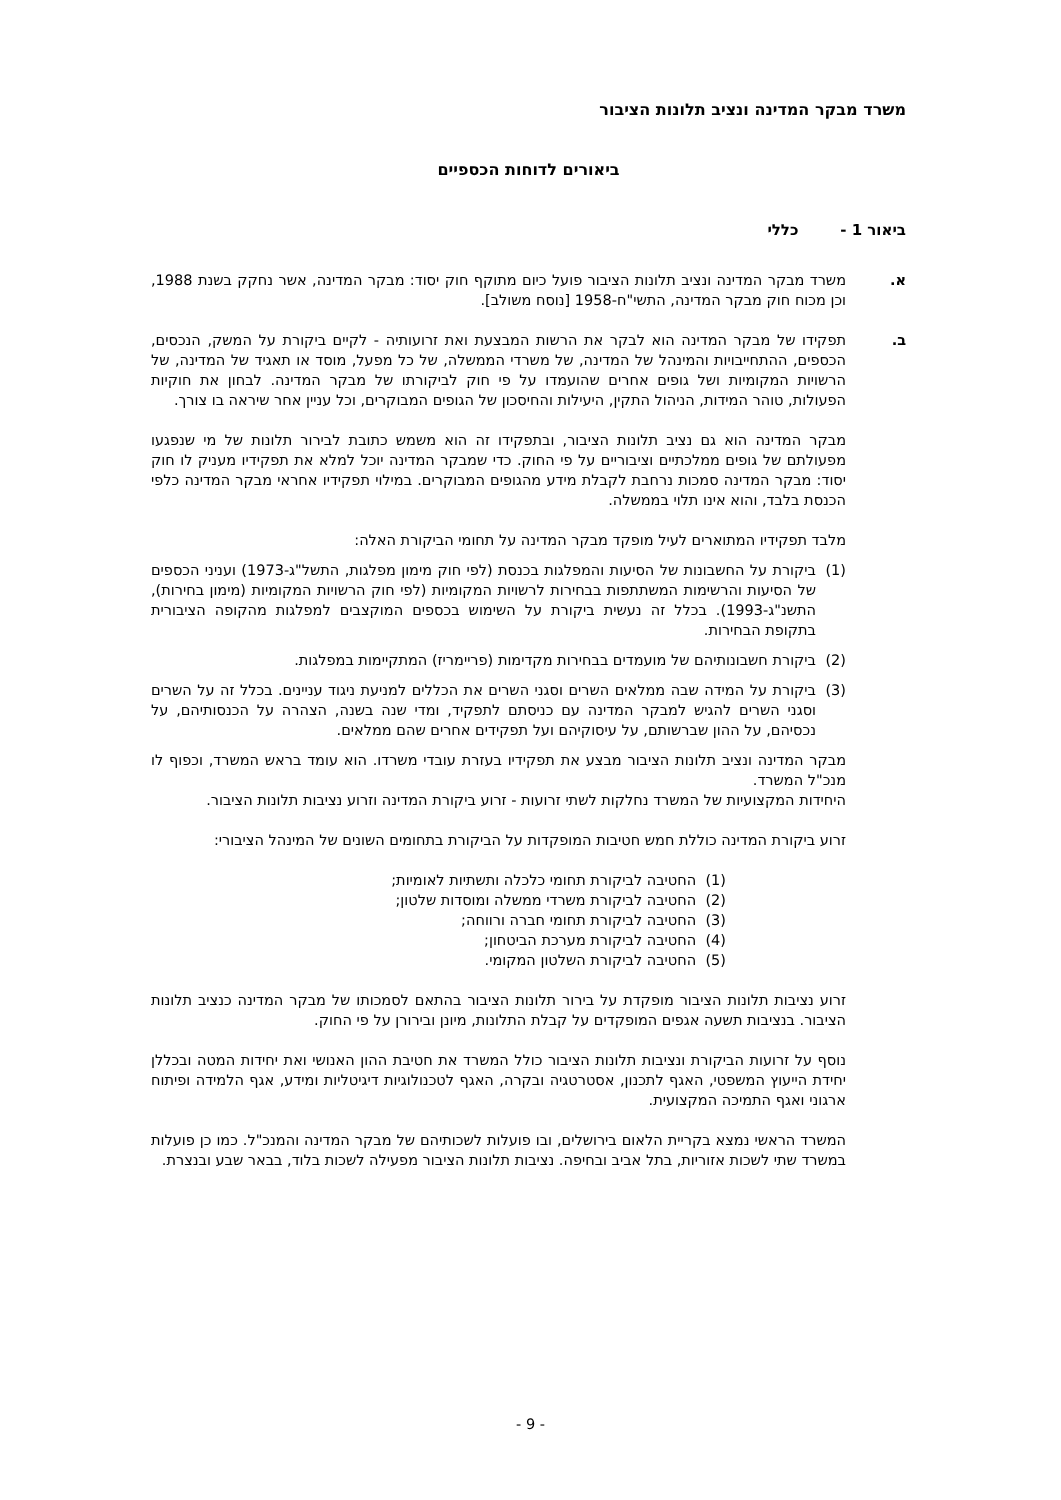משרד מבקר המדינה ונציב תלונות הציבור
ביאורים לדוחות הכספיים
ביאור 1 - כללי
א. משרד מבקר המדינה ונציב תלונות הציבור פועל כיום מתוקף חוק יסוד: מבקר המדינה, אשר נחקק בשנת 1988, וכן מכוח חוק מבקר המדינה, התשי"ח-1958 [נוסח משולב].
ב. תפקידו של מבקר המדינה הוא לבקר את הרשות המבצעת ואת זרועותיה - לקיים ביקורת על המשק, הנכסים, הכספים, ההתחייבויות והמינהל של המדינה, של משרדי הממשלה, של כל מפעל, מוסד או תאגיד של המדינה, של הרשויות המקומיות ושל גופים אחרים שהועמדו על פי חוק לביקורתו של מבקר המדינה. לבחון את חוקיות הפעולות, טוהר המידות, הניהול התקין, היעילות והחיסכון של הגופים המבוקרים, וכל עניין אחר שיראה בו צורך.
מבקר המדינה הוא גם נציב תלונות הציבור, ובתפקידו זה הוא משמש כתובת לבירור תלונות של מי שנפגעו מפעולתם של גופים ממלכתיים וציבוריים על פי החוק. כדי שמבקר המדינה יוכל למלא את תפקידיו מעניק לו חוק יסוד: מבקר המדינה סמכות נרחבת לקבלת מידע מהגופים המבוקרים. במילוי תפקידיו אחראי מבקר המדינה כלפי הכנסת בלבד, והוא אינו תלוי בממשלה.
מלבד תפקידיו המתוארים לעיל מופקד מבקר המדינה על תחומי הביקורת האלה:
(1) ביקורת על החשבונות של הסיעות והמפלגות בכנסת (לפי חוק מימון מפלגות, התשל"ג-1973) ועניני הכספים של הסיעות והרשימות המשתתפות בבחירות לרשויות המקומיות (לפי חוק הרשויות המקומיות (מימון בחירות), התשנ"ג-1993). בכלל זה נעשית ביקורת על השימוש בכספים המוקצבים למפלגות מהקופה הציבורית בתקופת הבחירות.
(2) ביקורת חשבונותיהם של מועמדים בבחירות מקדימות (פריימריז) המתקיימות במפלגות.
(3) ביקורת על המידה שבה ממלאים השרים וסגני השרים את הכללים למניעת ניגוד עניינים. בכלל זה על השרים וסגני השרים להגיש למבקר המדינה עם כניסתם לתפקיד, ומדי שנה בשנה, הצהרה על הכנסותיהם, על נכסיהם, על ההון שברשותם, על עיסוקיהם ועל תפקידים אחרים שהם ממלאים.
מבקר המדינה ונציב תלונות הציבור מבצע את תפקידיו בעזרת עובדי משרדו. הוא עומד בראש המשרד, וכפוף לו מנכ"ל המשרד.
היחידות המקצועיות של המשרד נחלקות לשתי זרועות - זרוע ביקורת המדינה וזרוע נציבות תלונות הציבור.
זרוע ביקורת המדינה כוללת חמש חטיבות המופקדות על הביקורת בתחומים השונים של המינהל הציבורי:
(1) החטיבה לביקורת תחומי כלכלה ותשתיות לאומיות;
(2) החטיבה לביקורת משרדי ממשלה ומוסדות שלטון;
(3) החטיבה לביקורת תחומי חברה ורווחה;
(4) החטיבה לביקורת מערכת הביטחון;
(5) החטיבה לביקורת השלטון המקומי.
זרוע נציבות תלונות הציבור מופקדת על בירור תלונות הציבור בהתאם לסמכותו של מבקר המדינה כנציב תלונות הציבור. בנציבות תשעה אגפים המופקדים על קבלת התלונות, מיונן ובירורן על פי החוק.
נוסף על זרועות הביקורת ונציבות תלונות הציבור כולל המשרד את חטיבת ההון האנושי ואת יחידות המטה ובכללן יחידת הייעוץ המשפטי, האגף לתכנון, אסטרטגיה ובקרה, האגף לטכנולוגיות דיגיטליות ומידע, אגף הלמידה ופיתוח ארגוני ואגף התמיכה המקצועית.
המשרד הראשי נמצא בקריית הלאום בירושלים, ובו פועלות לשכותיהם של מבקר המדינה והמנכ"ל. כמו כן פועלות במשרד שתי לשכות אזוריות, בתל אביב ובחיפה. נציבות תלונות הציבור מפעילה לשכות בלוד, בבאר שבע ובנצרת.
- 9 -